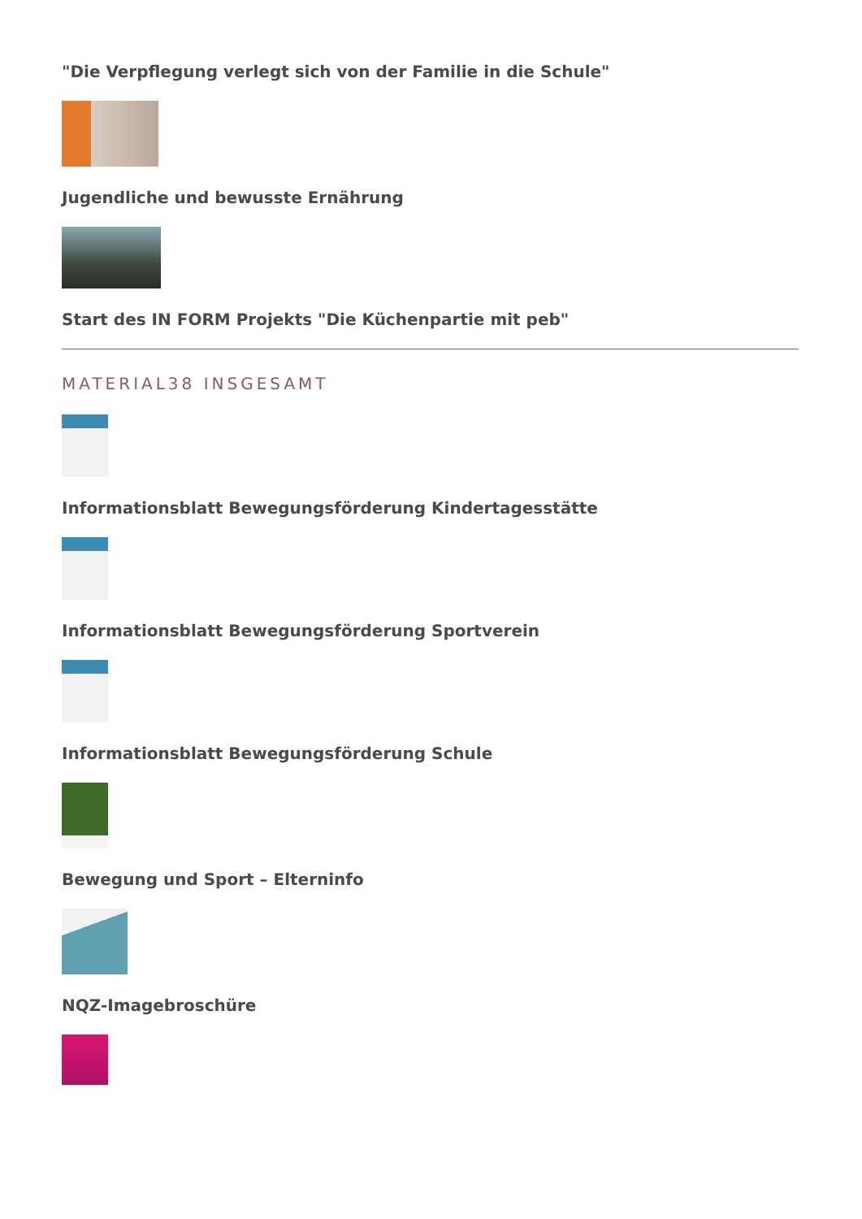"Die Verpflegung verlegt sich von der Familie in die Schule"
Jugendliche und bewusste Ernährung
Start des IN FORM Projekts "Die Küchenpartie mit peb"
MATERIAL38 INSGESAMT
Informationsblatt Bewegungsförderung Kindertagesstätte
Informationsblatt Bewegungsförderung Sportverein
Informationsblatt Bewegungsförderung Schule
Bewegung und Sport – Elterninfo
NQZ-Imagebroschüre